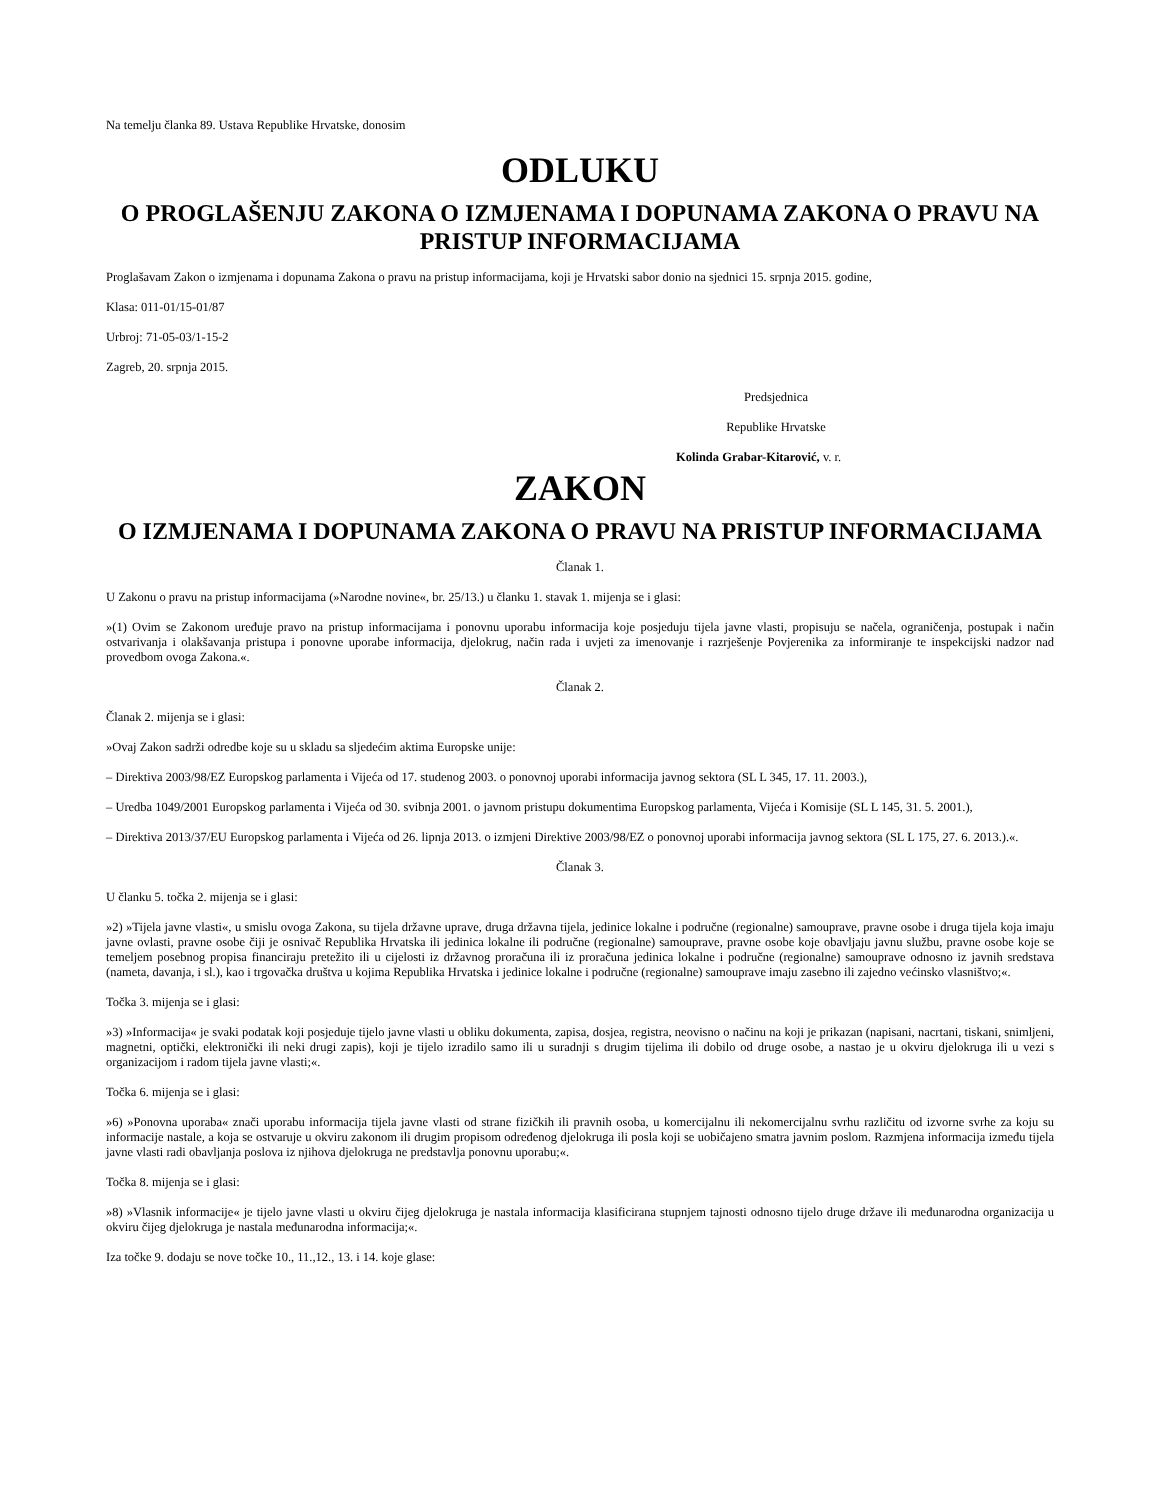Na temelju članka 89. Ustava Republike Hrvatske, donosim
ODLUKU
O PROGLAŠENJU ZAKONA O IZMJENAMA I DOPUNAMA ZAKONA O PRAVU NA PRISTUP INFORMACIJAMA
Proglašavam Zakon o izmjenama i dopunama Zakona o pravu na pristup informacijama, koji je Hrvatski sabor donio na sjednici 15. srpnja 2015. godine,
Klasa: 011-01/15-01/87
Urbroj: 71-05-03/1-15-2
Zagreb, 20. srpnja 2015.
Predsjednica
Republike Hrvatske
Kolinda Grabar-Kitarović, v. r.
ZAKON
O IZMJENAMA I DOPUNAMA ZAKONA O PRAVU NA PRISTUP INFORMACIJAMA
Članak 1.
U Zakonu o pravu na pristup informacijama (»Narodne novine«, br. 25/13.) u članku 1. stavak 1. mijenja se i glasi:
»(1) Ovim se Zakonom uređuje pravo na pristup informacijama i ponovnu uporabu informacija koje posjeduju tijela javne vlasti, propisuju se načela, ograničenja, postupak i način ostvarivanja i olakšavanja pristupa i ponovne uporabe informacija, djelokrug, način rada i uvjeti za imenovanje i razrješenje Povjerenika za informiranje te inspekcijski nadzor nad provedbom ovoga Zakona.«.
Članak 2.
Članak 2. mijenja se i glasi:
»Ovaj Zakon sadrži odredbe koje su u skladu sa sljedećim aktima Europske unije:
– Direktiva 2003/98/EZ Europskog parlamenta i Vijeća od 17. studenog 2003. o ponovnoj uporabi informacija javnog sektora (SL L 345, 17. 11. 2003.),
– Uredba 1049/2001 Europskog parlamenta i Vijeća od 30. svibnja 2001. o javnom pristupu dokumentima Europskog parlamenta, Vijeća i Komisije (SL L 145, 31. 5. 2001.),
– Direktiva 2013/37/EU Europskog parlamenta i Vijeća od 26. lipnja 2013. o izmjeni Direktive 2003/98/EZ o ponovnoj uporabi informacija javnog sektora (SL L 175, 27. 6. 2013.).«.
Članak 3.
U članku 5. točka 2. mijenja se i glasi:
»2) »Tijela javne vlasti«, u smislu ovoga Zakona, su tijela državne uprave, druga državna tijela, jedinice lokalne i područne (regionalne) samouprave, pravne osobe i druga tijela koja imaju javne ovlasti, pravne osobe čiji je osnivač Republika Hrvatska ili jedinica lokalne ili područne (regionalne) samouprave, pravne osobe koje obavljaju javnu službu, pravne osobe koje se temeljem posebnog propisa financiraju pretežito ili u cijelosti iz državnog proračuna ili iz proračuna jedinica lokalne i područne (regionalne) samouprave odnosno iz javnih sredstava (nameta, davanja, i sl.), kao i trgovačka društva u kojima Republika Hrvatska i jedinice lokalne i područne (regionalne) samouprave imaju zasebno ili zajedno većinsko vlasništvo;«.
Točka 3. mijenja se i glasi:
»3) »Informacija« je svaki podatak koji posjeduje tijelo javne vlasti u obliku dokumenta, zapisa, dosjea, registra, neovisno o načinu na koji je prikazan (napisani, nacrtani, tiskani, snimljeni, magnetni, optički, elektronički ili neki drugi zapis), koji je tijelo izradilo samo ili u suradnji s drugim tijelima ili dobilo od druge osobe, a nastao je u okviru djelokruga ili u vezi s organizacijom i radom tijela javne vlasti;«.
Točka 6. mijenja se i glasi:
»6) »Ponovna uporaba« znači uporabu informacija tijela javne vlasti od strane fizičkih ili pravnih osoba, u komercijalnu ili nekomercijalnu svrhu različitu od izvorne svrhe za koju su informacije nastale, a koja se ostvaruje u okviru zakonom ili drugim propisom određenog djelokruga ili posla koji se uobičajeno smatra javnim poslom. Razmjena informacija između tijela javne vlasti radi obavljanja poslova iz njihova djelokruga ne predstavlja ponovnu uporabu;«.
Točka 8. mijenja se i glasi:
»8) »Vlasnik informacije« je tijelo javne vlasti u okviru čijeg djelokruga je nastala informacija klasificirana stupnjem tajnosti odnosno tijelo druge države ili međunarodna organizacija u okviru čijeg djelokruga je nastala međunarodna informacija;«.
Iza točke 9. dodaju se nove točke 10., 11.,12., 13. i 14. koje glase: